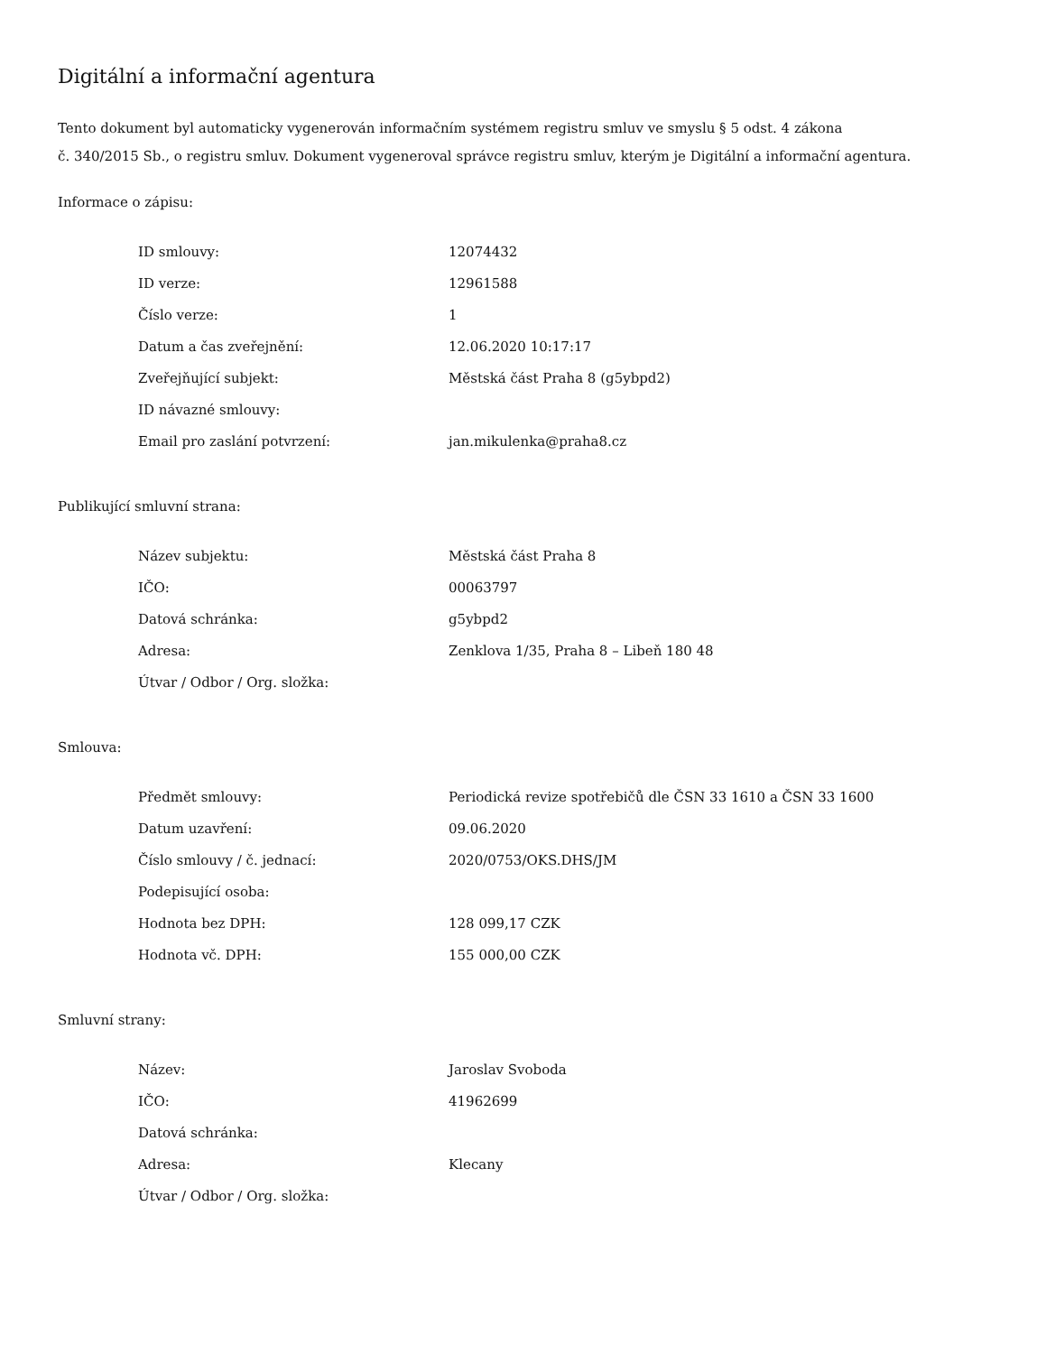Digitální a informační agentura
Tento dokument byl automaticky vygenerován informačním systémem registru smluv ve smyslu § 5 odst. 4 zákona
č. 340/2015 Sb., o registru smluv. Dokument vygeneroval správce registru smluv, kterým je Digitální a informační agentura.
Informace o zápisu:
| ID smlouvy: | 12074432 |
| ID verze: | 12961588 |
| Číslo verze: | 1 |
| Datum a čas zveřejnění: | 12.06.2020 10:17:17 |
| Zveřejňující subjekt: | Městská část Praha 8 (g5ybpd2) |
| ID návazné smlouvy: | |
| Email pro zaslání potvrzení: | jan.mikulenka@praha8.cz |
Publikující smluvní strana:
| Název subjektu: | Městská část Praha 8 |
| IČO: | 00063797 |
| Datová schránka: | g5ybpd2 |
| Adresa: | Zenklova 1/35, Praha 8 – Libeň 180 48 |
| Útvar / Odbor / Org. složka: | |
Smlouva:
| Předmět smlouvy: | Periodická revize spotřebičů dle ČSN 33 1610 a ČSN 33 1600 |
| Datum uzavření: | 09.06.2020 |
| Číslo smlouvy / č. jednací: | 2020/0753/OKS.DHS/JM |
| Podepisující osoba: | |
| Hodnota bez DPH: | 128 099,17 CZK |
| Hodnota vč. DPH: | 155 000,00 CZK |
Smluvní strany:
| Název: | Jaroslav Svoboda |
| IČO: | 41962699 |
| Datová schránka: | |
| Adresa: | Klecany |
| Útvar / Odbor / Org. složka: | |